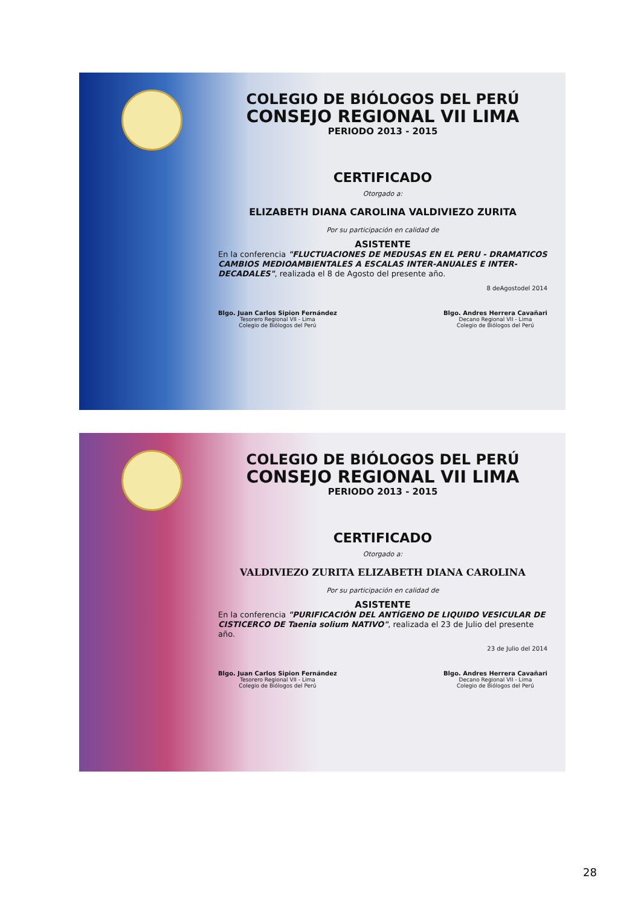COLEGIO DE BIÓLOGOS DEL PERÚ
CONSEJO REGIONAL VII LIMA
PERIODO 2013 - 2015
CERTIFICADO
Otorgado a:
ELIZABETH DIANA CAROLINA VALDIVIEZO ZURITA
Por su participación en calidad de
ASISTENTE
En la conferencia "FLUCTUACIONES DE MEDUSAS EN EL PERU - DRAMATICOS CAMBIOS MEDIOAMBIENTALES A ESCALAS INTER-ANUALES E INTER-DECADALES", realizada el 8 de Agosto del presente año.
8 deAgostodel 2014
Blgo. Juan Carlos Sipion Fernández
Tesorero Regional VII - Lima
Colegio de Biólogos del Perú
Blgo. Andres Herrera Cavañari
Decano Regional VII - Lima
Colegio de Biólogos del Perú
COLEGIO DE BIÓLOGOS DEL PERÚ
CONSEJO REGIONAL VII LIMA
PERIODO 2013 - 2015
CERTIFICADO
Otorgado a:
VALDIVIEZO ZURITA ELIZABETH DIANA CAROLINA
Por su participación en calidad de
ASISTENTE
En la conferencia "PURIFICACIÓN DEL ANTÍGENO DE LIQUIDO VESICULAR DE CISTICERCO DE Taenia solium NATIVO", realizada el 23 de Julio del presente año.
23 de Julio del 2014
Blgo. Juan Carlos Sipion Fernández
Tesorero Regional VII - Lima
Colegio de Biólogos del Perú
Blgo. Andres Herrera Cavañari
Decano Regional VII - Lima
Colegio de Biólogos del Perú
28